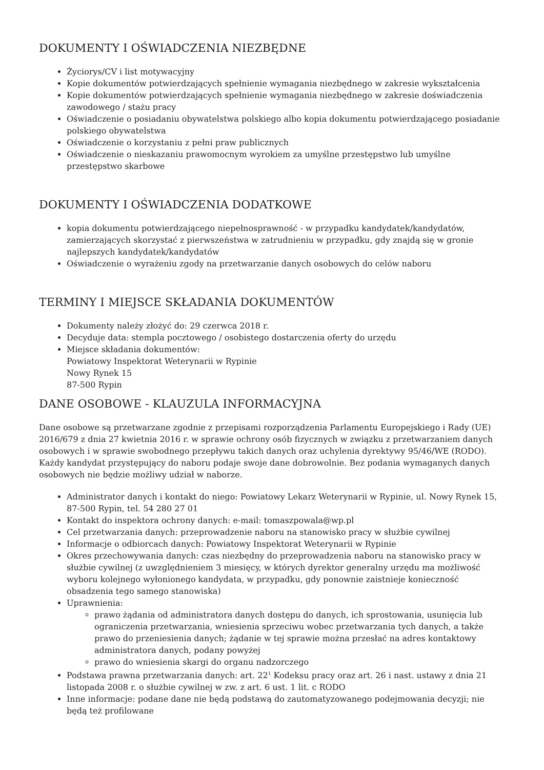DOKUMENTY I OŚWIADCZENIA NIEZBĘDNE
Życiorys/CV i list motywacyjny
Kopie dokumentów potwierdzających spełnienie wymagania niezbędnego w zakresie wykształcenia
Kopie dokumentów potwierdzających spełnienie wymagania niezbędnego w zakresie doświadczenia zawodowego / stażu pracy
Oświadczenie o posiadaniu obywatelstwa polskiego albo kopia dokumentu potwierdzającego posiadanie polskiego obywatelstwa
Oświadczenie o korzystaniu z pełni praw publicznych
Oświadczenie o nieskazaniu prawomocnym wyrokiem za umyślne przestępstwo lub umyślne przestępstwo skarbowe
DOKUMENTY I OŚWIADCZENIA DODATKOWE
kopia dokumentu potwierdzającego niepełnosprawność - w przypadku kandydatek/kandydatów, zamierzających skorzystać z pierwszeństwa w zatrudnieniu w przypadku, gdy znajdą się w gronie najlepszych kandydatek/kandydatów
Oświadczenie o wyrażeniu zgody na przetwarzanie danych osobowych do celów naboru
TERMINY I MIEJSCE SKŁADANIA DOKUMENTÓW
Dokumenty należy złożyć do: 29 czerwca 2018 r.
Decyduje data: stempla pocztowego / osobistego dostarczenia oferty do urzędu
Miejsce składania dokumentów:
Powiatowy Inspektorat Weterynarii w Rypinie
Nowy Rynek 15
87-500 Rypin
DANE OSOBOWE - KLAUZULA INFORMACYJNA
Dane osobowe są przetwarzane zgodnie z przepisami rozporządzenia Parlamentu Europejskiego i Rady (UE) 2016/679 z dnia 27 kwietnia 2016 r. w sprawie ochrony osób fizycznych w związku z przetwarzaniem danych osobowych i w sprawie swobodnego przepływu takich danych oraz uchylenia dyrektywy 95/46/WE (RODO). Każdy kandydat przystępujący do naboru podaje swoje dane dobrowolnie. Bez podania wymaganych danych osobowych nie będzie możliwy udział w naborze.
Administrator danych i kontakt do niego: Powiatowy Lekarz Weterynarii w Rypinie, ul. Nowy Rynek 15, 87-500 Rypin, tel. 54 280 27 01
Kontakt do inspektora ochrony danych: e-mail: tomaszpowala@wp.pl
Cel przetwarzania danych: przeprowadzenie naboru na stanowisko pracy w służbie cywilnej
Informacje o odbiorcach danych: Powiatowy Inspektorat Weterynarii w Rypinie
Okres przechowywania danych: czas niezbędny do przeprowadzenia naboru na stanowisko pracy w służbie cywilnej (z uwzględnieniem 3 miesięcy, w których dyrektor generalny urzędu ma możliwość wyboru kolejnego wyłonionego kandydata, w przypadku, gdy ponownie zaistnieje konieczność obsadzenia tego samego stanowiska)
Uprawnienia:
prawo żądania od administratora danych dostępu do danych, ich sprostowania, usunięcia lub ograniczenia przetwarzania, wniesienia sprzeciwu wobec przetwarzania tych danych, a także prawo do przeniesienia danych; żądanie w tej sprawie można przesłać na adres kontaktowy administratora danych, podany powyżej
prawo do wniesienia skargi do organu nadzorczego
Podstawa prawna przetwarzania danych: art. 22<sup>1</sup> Kodeksu pracy oraz art. 26 i nast. ustawy z dnia 21 listopada 2008 r. o służbie cywilnej w zw. z art. 6 ust. 1 lit. c RODO
Inne informacje: podane dane nie będą podstawą do zautomatyzowanego podejmowania decyzji; nie będą też profilowane